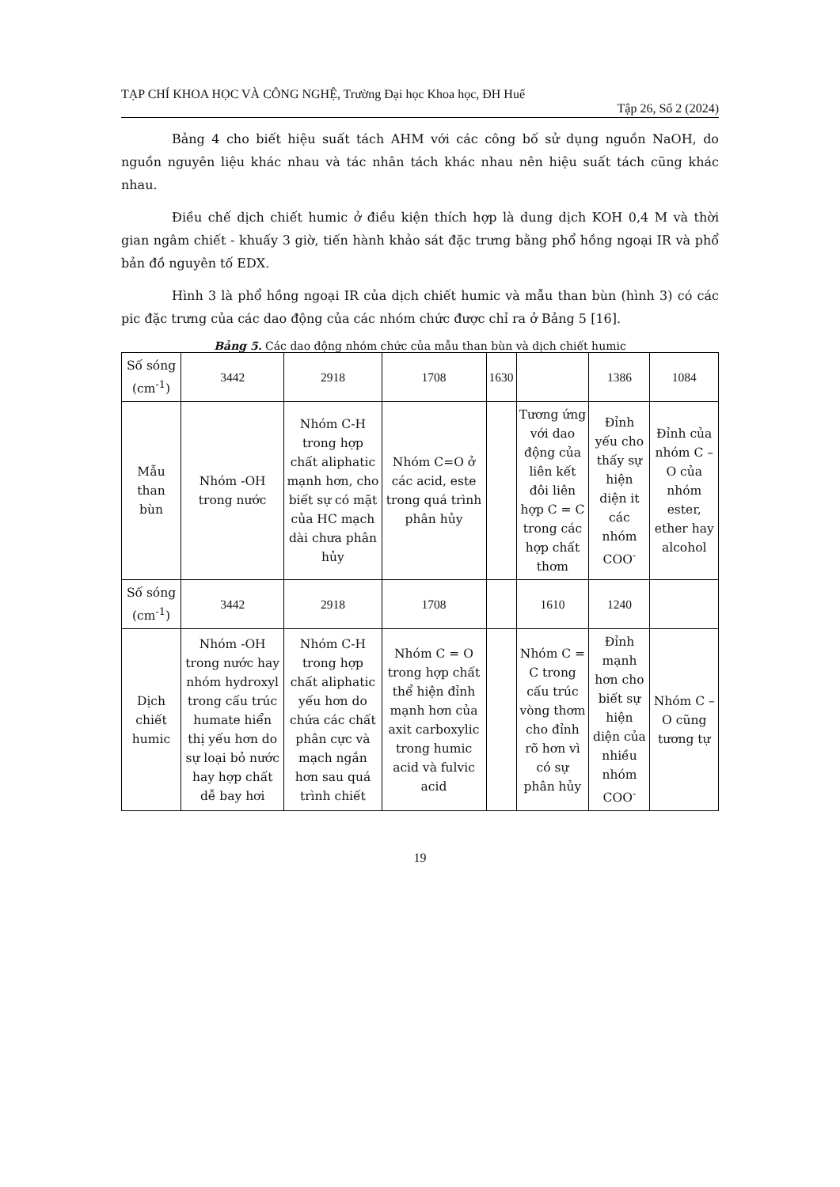TẠP CHÍ KHOA HỌC VÀ CÔNG NGHỆ, Trường Đại học Khoa học, ĐH Huế
Tập 26, Số 2 (2024)
Bảng 4 cho biết hiệu suất tách AHM với các công bố sử dụng nguồn NaOH, do nguồn nguyên liệu khác nhau và tác nhân tách khác nhau nên hiệu suất tách cũng khác nhau.
Điều chế dịch chiết humic ở điều kiện thích hợp là dung dịch KOH 0,4 M và thời gian ngâm chiết - khuấy 3 giờ, tiến hành khảo sát đặc trưng bằng phổ hồng ngoại IR và phổ bản đồ nguyên tố EDX.
Hình 3 là phổ hồng ngoại IR của dịch chiết humic và mẫu than bùn (hình 3) có các pic đặc trưng của các dao động của các nhóm chức được chỉ ra ở Bảng 5 [16].
Bảng 5. Các dao động nhóm chức của mẫu than bùn và dịch chiết humic
| Số sóng (cm<sup>-1</sup>) | 3442 | 2918 | 1708 | 1630 | | 1386 | 1084 |
| Mẫu than bùn | Nhóm -OH trong nước | Nhóm C-H trong hợp chất aliphatic mạnh hơn, cho biết sự có mặt của HC mạch dài chưa phân hủy | Nhóm C=O ở các acid, este trong quá trình phân hủy | | Tương ứng với dao động của liên kết đôi liên hợp C = C trong các hợp chất thơm | Đỉnh yếu cho thấy sự hiện diện it các nhóm COO<sup>-</sup> | Đỉnh của nhóm C – O của nhóm ester, ether hay alcohol |
| Số sóng (cm<sup>-1</sup>) | 3442 | 2918 | 1708 | | 1610 | 1240 | |
| Dịch chiết humic | Nhóm -OH trong nước hay nhóm hydroxyl trong cấu trúc humate hiển thị yếu hơn do sự loại bỏ nước hay hợp chất dễ bay hơi | Nhóm C-H trong hợp chất aliphatic yếu hơn do chứa các chất phân cực và mạch ngắn hơn sau quá trình chiết | Nhóm C = O trong hợp chất thể hiện đỉnh mạnh hơn của axit carboxylic trong humic acid và fulvic acid | | Nhóm C = C trong cấu trúc vòng thơm cho đỉnh rõ hơn vì có sự phân hủy | Đỉnh mạnh hơn cho biết sự hiện diện của nhiều nhóm COO<sup>-</sup> | Nhóm C – O cũng tương tự |
19